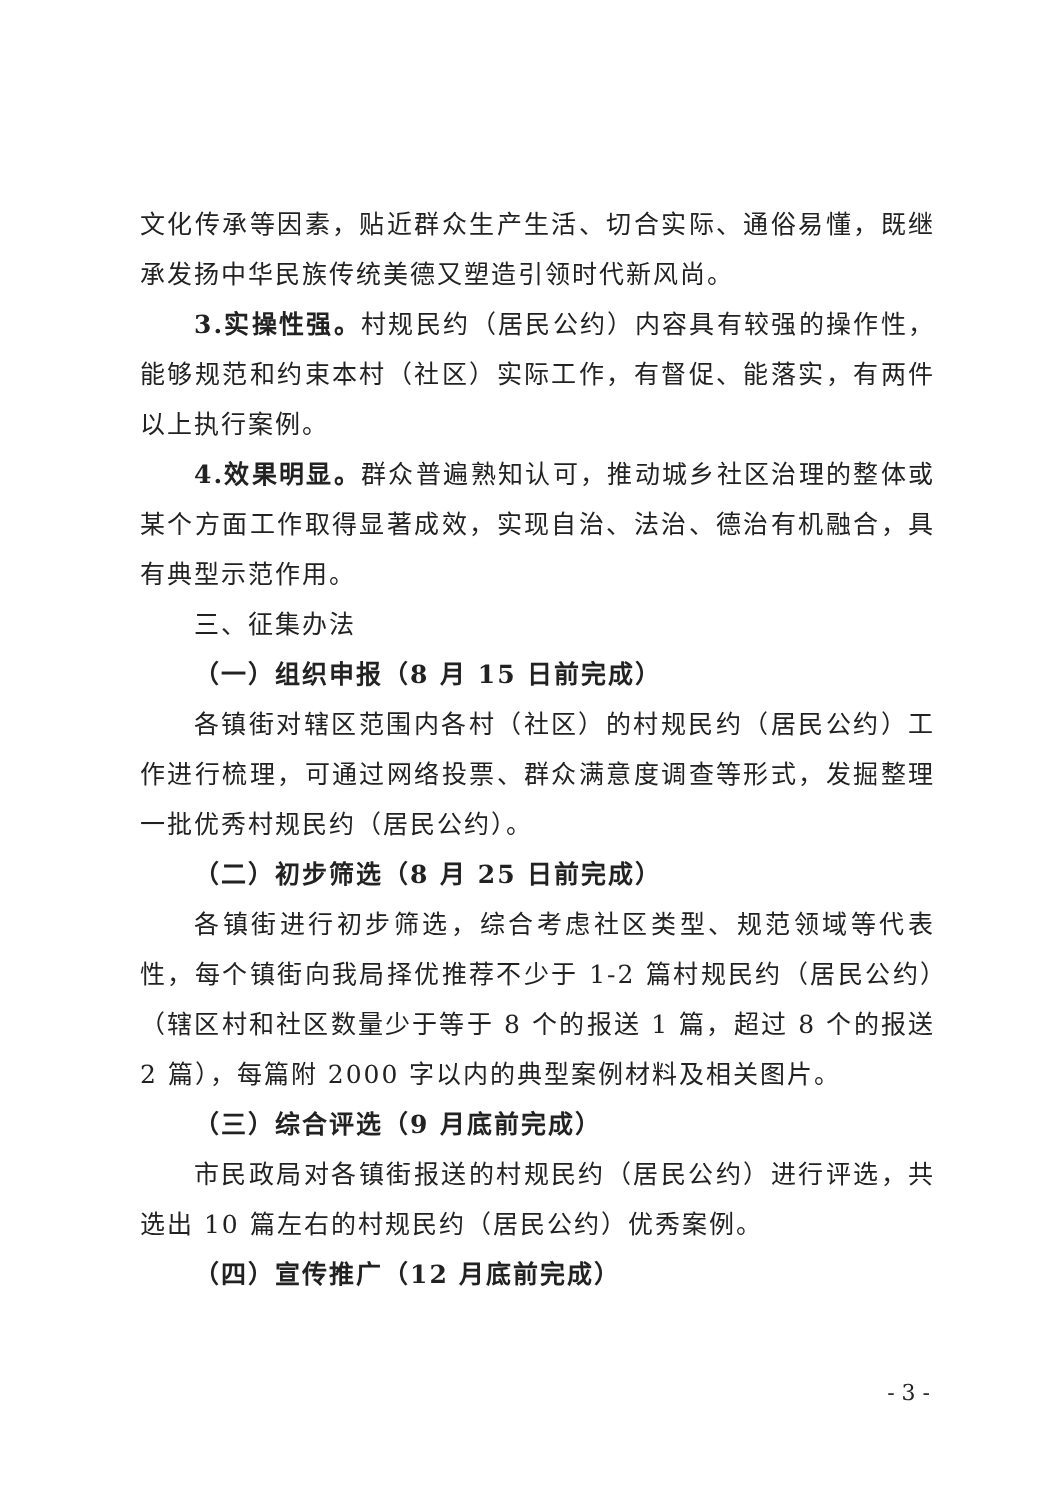文化传承等因素，贴近群众生产生活、切合实际、通俗易懂，既继承发扬中华民族传统美德又塑造引领时代新风尚。
3.实操性强。村规民约（居民公约）内容具有较强的操作性，能够规范和约束本村（社区）实际工作，有督促、能落实，有两件以上执行案例。
4.效果明显。群众普遍熟知认可，推动城乡社区治理的整体或某个方面工作取得显著成效，实现自治、法治、德治有机融合，具有典型示范作用。
三、征集办法
（一）组织申报（8 月 15 日前完成）
各镇街对辖区范围内各村（社区）的村规民约（居民公约）工作进行梳理，可通过网络投票、群众满意度调查等形式，发掘整理一批优秀村规民约（居民公约）。
（二）初步筛选（8 月 25 日前完成）
各镇街进行初步筛选，综合考虑社区类型、规范领域等代表性，每个镇街向我局择优推荐不少于 1-2 篇村规民约（居民公约）（辖区村和社区数量少于等于 8 个的报送 1 篇，超过 8 个的报送 2 篇），每篇附 2000 字以内的典型案例材料及相关图片。
（三）综合评选（9 月底前完成）
市民政局对各镇街报送的村规民约（居民公约）进行评选，共选出 10 篇左右的村规民约（居民公约）优秀案例。
（四）宣传推广（12 月底前完成）
- 3 -